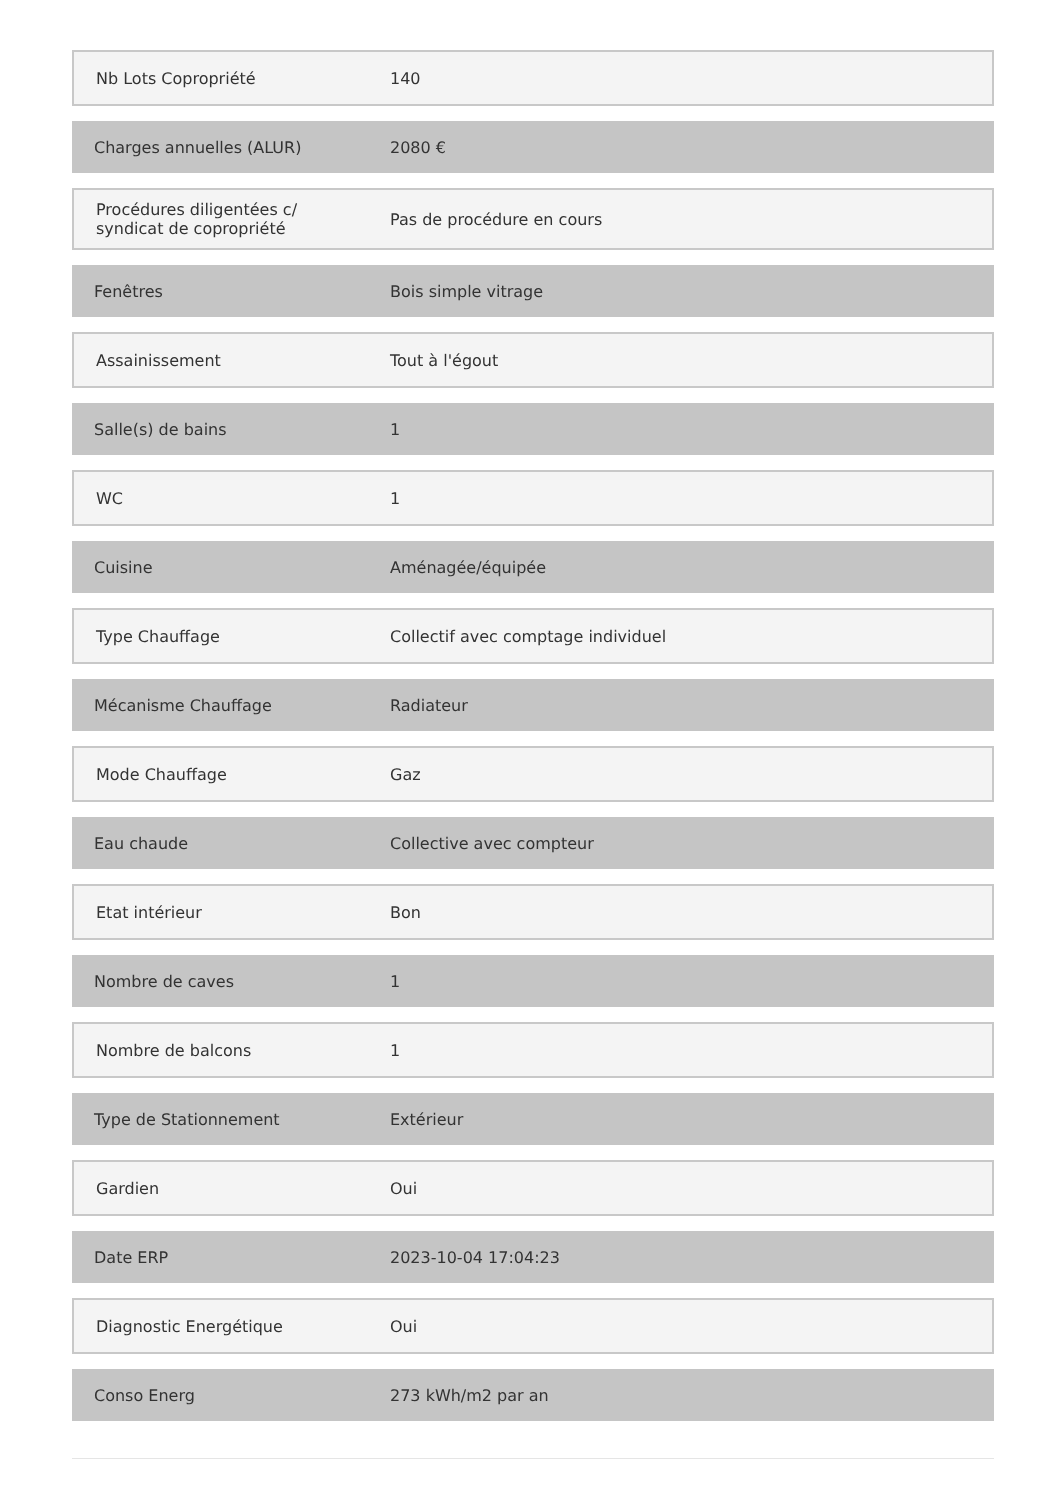| Nb Lots Copropriété | 140 |
| Charges annuelles (ALUR) | 2080 € |
| Procédures diligentées c/ syndicat de copropriété | Pas de procédure en cours |
| Fenêtres | Bois simple vitrage |
| Assainissement | Tout à l'égout |
| Salle(s) de bains | 1 |
| WC | 1 |
| Cuisine | Aménagée/équipée |
| Type Chauffage | Collectif avec comptage individuel |
| Mécanisme Chauffage | Radiateur |
| Mode Chauffage | Gaz |
| Eau chaude | Collective avec compteur |
| Etat intérieur | Bon |
| Nombre de caves | 1 |
| Nombre de balcons | 1 |
| Type de Stationnement | Extérieur |
| Gardien | Oui |
| Date ERP | 2023-10-04 17:04:23 |
| Diagnostic Energétique | Oui |
| Conso Energ | 273 kWh/m2 par an |